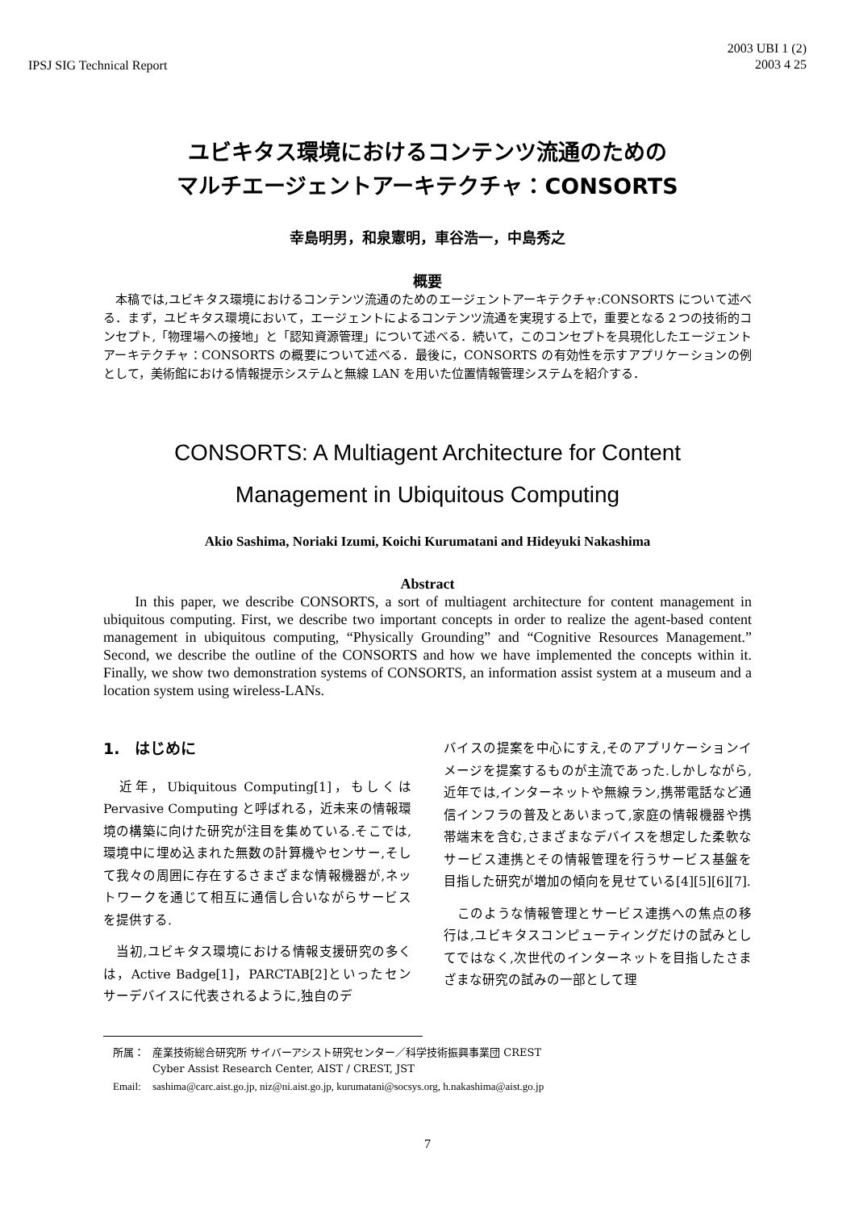IPSJ SIG Technical Report
2003 UBI 1 (2)
2003 4 25
ユビキタス環境におけるコンテンツ流通のための
マルチエージェントアーキテクチャ：CONSORTS
幸島明男，和泉憲明，車谷浩一，中島秀之
概要
　本稿では,ユビキタス環境におけるコンテンツ流通のためのエージェントアーキテクチャ:CONSORTS について述べる．まず，ユビキタス環境において，エージェントによるコンテンツ流通を実現する上で，重要となる２つの技術的コンセプト,「物理場への接地」と「認知資源管理」について述べる．続いて，このコンセプトを具現化したエージェントアーキテクチャ：CONSORTS の概要について述べる．最後に，CONSORTS の有効性を示すアプリケーションの例として，美術館における情報提示システムと無線 LAN を用いた位置情報管理システムを紹介する．
CONSORTS: A Multiagent Architecture for Content
Management in Ubiquitous Computing
Akio Sashima, Noriaki Izumi, Koichi Kurumatani and Hideyuki Nakashima
Abstract
In this paper, we describe CONSORTS, a sort of multiagent architecture for content management in ubiquitous computing. First, we describe two important concepts in order to realize the agent-based content management in ubiquitous computing, “Physically Grounding” and “Cognitive Resources Management.” Second, we describe the outline of the CONSORTS and how we have implemented the concepts within it. Finally, we show two demonstration systems of CONSORTS, an information assist system at a museum and a location system using wireless-LANs.
1.　はじめに
　近年，Ubiquitous Computing[1]，もしくは Pervasive Computing と呼ばれる，近未来の情報環境の構築に向けた研究が注目を集めている.そこでは,環境中に埋め込まれた無数の計算機やセンサー,そして我々の周囲に存在するさまざまな情報機器が,ネットワークを通じて相互に通信し合いながらサービスを提供する.
　当初,ユビキタス環境における情報支援研究の多くは，Active Badge[1]，PARCTAB[2]といったセンサーデバイスに代表されるように,独自のデ
バイスの提案を中心にすえ,そのアプリケーションイメージを提案するものが主流であった.しかしながら,近年では,インターネットや無線ラン,携帯電話など通信インフラの普及とあいまって,家庭の情報機器や携帯端末を含む,さまざまなデバイスを想定した柔軟なサービス連携とその情報管理を行うサービス基盤を目指した研究が増加の傾向を見せている[4][5][6][7].
　このような情報管理とサービス連携への焦点の移行は,ユビキタスコンピューティングだけの試みとしてではなく,次世代のインターネットを目指したさまざまな研究の試みの一部として理
| 所属： | 産業技術総合研究所 サイバーアシスト研究センター／科学技術振興事業団 CREST Cyber Assist Research Center, AIST / CREST, JST |
| Email: | sashima@carc.aist.go.jp, niz@ni.aist.go.jp, kurumatani@socsys.org, h.nakashima@aist.go.jp |
7